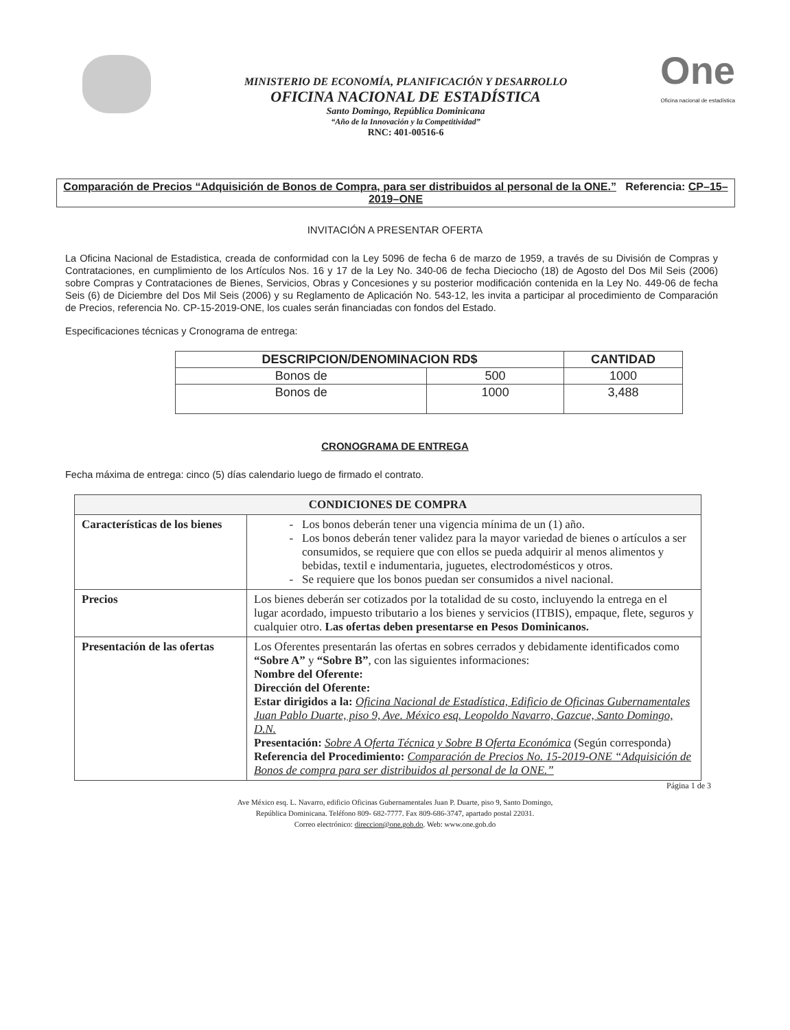MINISTERIO DE ECONOMÍA, PLANIFICACIÓN Y DESARROLLO
OFICINA NACIONAL DE ESTADÍSTICA
Santo Domingo, República Dominicana
“Año de la Innovación y la Competitividad”
RNC: 401-00516-6
One
Oficina nacional de estadística
Comparación de Precios “Adquisición de Bonos de Compra, para ser distribuidos al personal de la ONE.” Referencia: CP–15–2019–ONE
INVITACIÓN A PRESENTAR OFERTA
La Oficina Nacional de Estadistica, creada de conformidad con la Ley 5096 de fecha 6 de marzo de 1959, a través de su División de Compras y Contrataciones, en cumplimiento de los Artículos Nos. 16 y 17 de la Ley No. 340-06 de fecha Dieciocho (18) de Agosto del Dos Mil Seis (2006) sobre Compras y Contrataciones de Bienes, Servicios, Obras y Concesiones y su posterior modificación contenida en la Ley No. 449-06 de fecha Seis (6) de Diciembre del Dos Mil Seis (2006) y su Reglamento de Aplicación No. 543-12, les invita a participar al procedimiento de Comparación de Precios, referencia No. CP-15-2019-ONE, los cuales serán financiadas con fondos del Estado.
Especificaciones técnicas y Cronograma de entrega:
| DESCRIPCION/DENOMINACION RD$ | | CANTIDAD |
| --- | --- | --- |
| Bonos de | 500 | 1000 |
| Bonos de | 1000 | 3,488 |
CRONOGRAMA DE ENTREGA
Fecha máxima de entrega: cinco (5) días calendario luego de firmado el contrato.
| CONDICIONES DE COMPRA | |
| --- | --- |
| Características de los bienes | Los bonos deberán tener una vigencia mínima de un (1) año. Los bonos deberán tener validez para la mayor variedad de bienes o artículos a ser consumidos, se requiere que con ellos se pueda adquirir al menos alimentos y bebidas, textil e indumentaria, juguetes, electrodomésticos y otros. Se requiere que los bonos puedan ser consumidos a nivel nacional. |
| Precios | Los bienes deberán ser cotizados por la totalidad de su costo, incluyendo la entrega en el lugar acordado, impuesto tributario a los bienes y servicios (ITBIS), empaque, flete, seguros y cualquier otro. Las ofertas deben presentarse en Pesos Dominicanos. |
| Presentación de las ofertas | Los Oferentes presentarán las ofertas en sobres cerrados y debidamente identificados como “Sobre A” y “Sobre B” , con las siguientes informaciones: Nombre del Oferente: Dirección del Oferente: Estar dirigidos a la: Oficina Nacional de Estadística, Edificio de Oficinas Gubernamentales Juan Pablo Duarte, piso 9, Ave. México esq. Leopoldo Navarro, Gazcue, Santo Domingo, D.N. Presentación: Sobre A Oferta Técnica y Sobre B Oferta Económica (Según corresponda) Referencia del Procedimiento: Comparación de Precios No. 15-2019-ONE “Adquisición de Bonos de compra para ser distribuidos al personal de la ONE.” |
Página 1 de 3
Ave México esq. L. Navarro, edificio Oficinas Gubernamentales Juan P. Duarte, piso 9, Santo Domingo,
República Dominicana. Teléfono 809- 682-7777. Fax 809-686-3747, apartado postal 22031.
Correo electrónico: direccion@one.gob.do. Web: www.one.gob.do